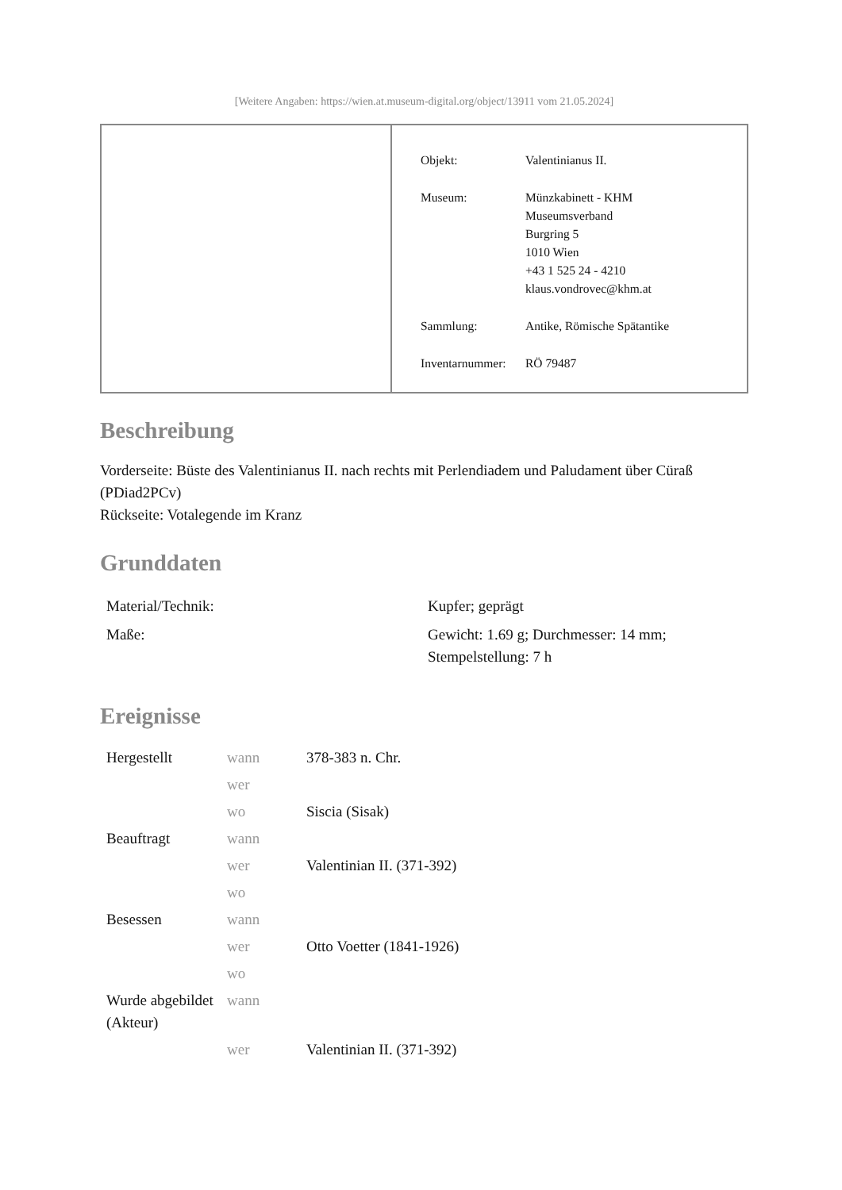[Weitere Angaben: https://wien.at.museum-digital.org/object/13911 vom 21.05.2024]
| Objekt: | Valentinianus II. |
| Museum: | Münzkabinett - KHM Museumsverband Burgring 5 1010 Wien +43 1 525 24 - 4210 klaus.vondrovec@khm.at |
| Sammlung: | Antike, Römische Spätantike |
| Inventarnummer: | RÖ 79487 |
Beschreibung
Vorderseite: Büste des Valentinianus II. nach rechts mit Perlendiadem und Paludament über Cüraß (PDiad2PCv)
Rückseite: Votalegende im Kranz
Grunddaten
| Material/Technik: | Kupfer; geprägt |
| Maße: | Gewicht: 1.69 g; Durchmesser: 14 mm; Stempelstellung: 7 h |
Ereignisse
| Hergestellt | wann | 378-383 n. Chr. |
| | wer | |
| | wo | Siscia (Sisak) |
| Beauftragt | wann | |
| | wer | Valentinian II. (371-392) |
| | wo | |
| Besessen | wann | |
| | wer | Otto Voetter (1841-1926) |
| | wo | |
| Wurde abgebildet (Akteur) | wann | |
| | wer | Valentinian II. (371-392) |